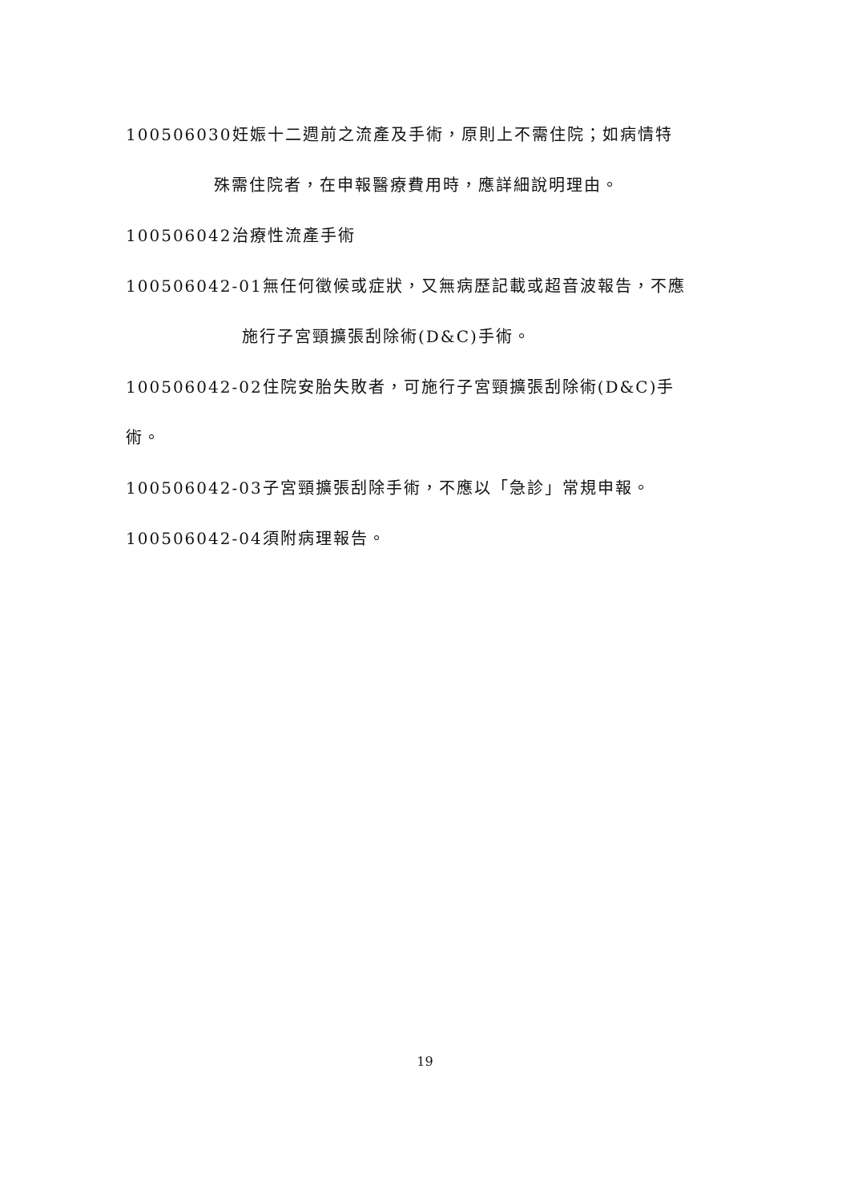100506030妊娠十二週前之流產及手術，原則上不需住院；如病情特
殊需住院者，在申報醫療費用時，應詳細說明理由。
100506042治療性流產手術
100506042-01無任何徵候或症狀，又無病歷記載或超音波報告，不應
施行子宮頸擴張刮除術(D&C)手術。
100506042-02住院安胎失敗者，可施行子宮頸擴張刮除術(D&C)手
術。
100506042-03子宮頸擴張刮除手術，不應以「急診」常規申報。
100506042-04須附病理報告。
19